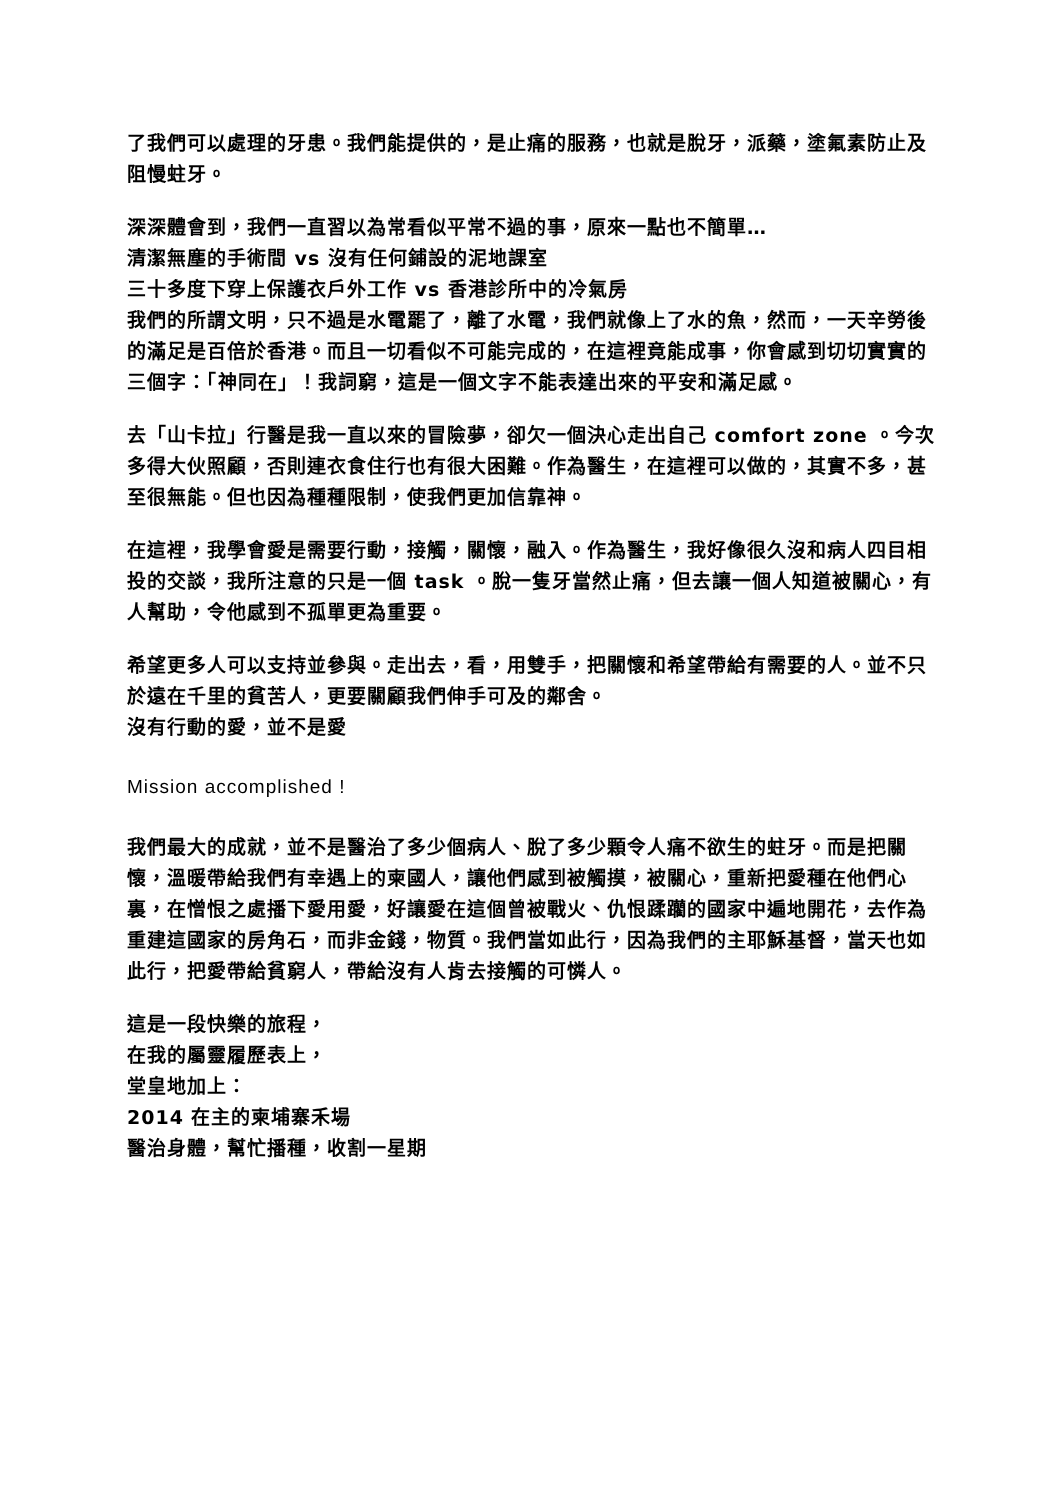了我們可以處理的牙患。我們能提供的，是止痛的服務，也就是脫牙，派藥，塗氟素防止及阻慢蛀牙。
深深體會到，我們一直習以為常看似平常不過的事，原來一點也不簡單…
清潔無塵的手術間 vs 沒有任何鋪設的泥地課室
三十多度下穿上保護衣戶外工作 vs 香港診所中的冷氣房
我們的所謂文明，只不過是水電罷了，離了水電，我們就像上了水的魚，然而，一天辛勞後的滿足是百倍於香港。而且一切看似不可能完成的，在這裡竟能成事，你會感到切切實實的三個字：「神同在」！我詞窮，這是一個文字不能表達出來的平安和滿足感。
去「山卡拉」行醫是我一直以來的冒險夢，卻欠一個決心走出自己 comfort zone 。今次多得大伙照顧，否則連衣食住行也有很大困難。作為醫生，在這裡可以做的，其實不多，甚至很無能。但也因為種種限制，使我們更加信靠神。
在這裡，我學會愛是需要行動，接觸，關懷，融入。作為醫生，我好像很久沒和病人四目相投的交談，我所注意的只是一個 task 。脫一隻牙當然止痛，但去讓一個人知道被關心，有人幫助，令他感到不孤單更為重要。
希望更多人可以支持並參與。走出去，看，用雙手，把關懷和希望帶給有需要的人。並不只於遠在千里的貧苦人，更要關顧我們伸手可及的鄰舍。
沒有行動的愛，並不是愛
Mission accomplished !
我們最大的成就，並不是醫治了多少個病人、脫了多少顆令人痛不欲生的蛀牙。而是把關懷，溫暖帶給我們有幸遇上的柬國人，讓他們感到被觸摸，被關心，重新把愛種在他們心裏，在憎恨之處播下愛用愛，好讓愛在這個曾被戰火、仇恨蹂躪的國家中遍地開花，去作為重建這國家的房角石，而非金錢，物質。我們當如此行，因為我們的主耶穌基督，當天也如此行，把愛帶給貧窮人，帶給沒有人肯去接觸的可憐人。
這是一段快樂的旅程，
在我的屬靈履歷表上，
堂皇地加上：
2014 在主的柬埔寨禾場
醫治身體，幫忙播種，收割一星期